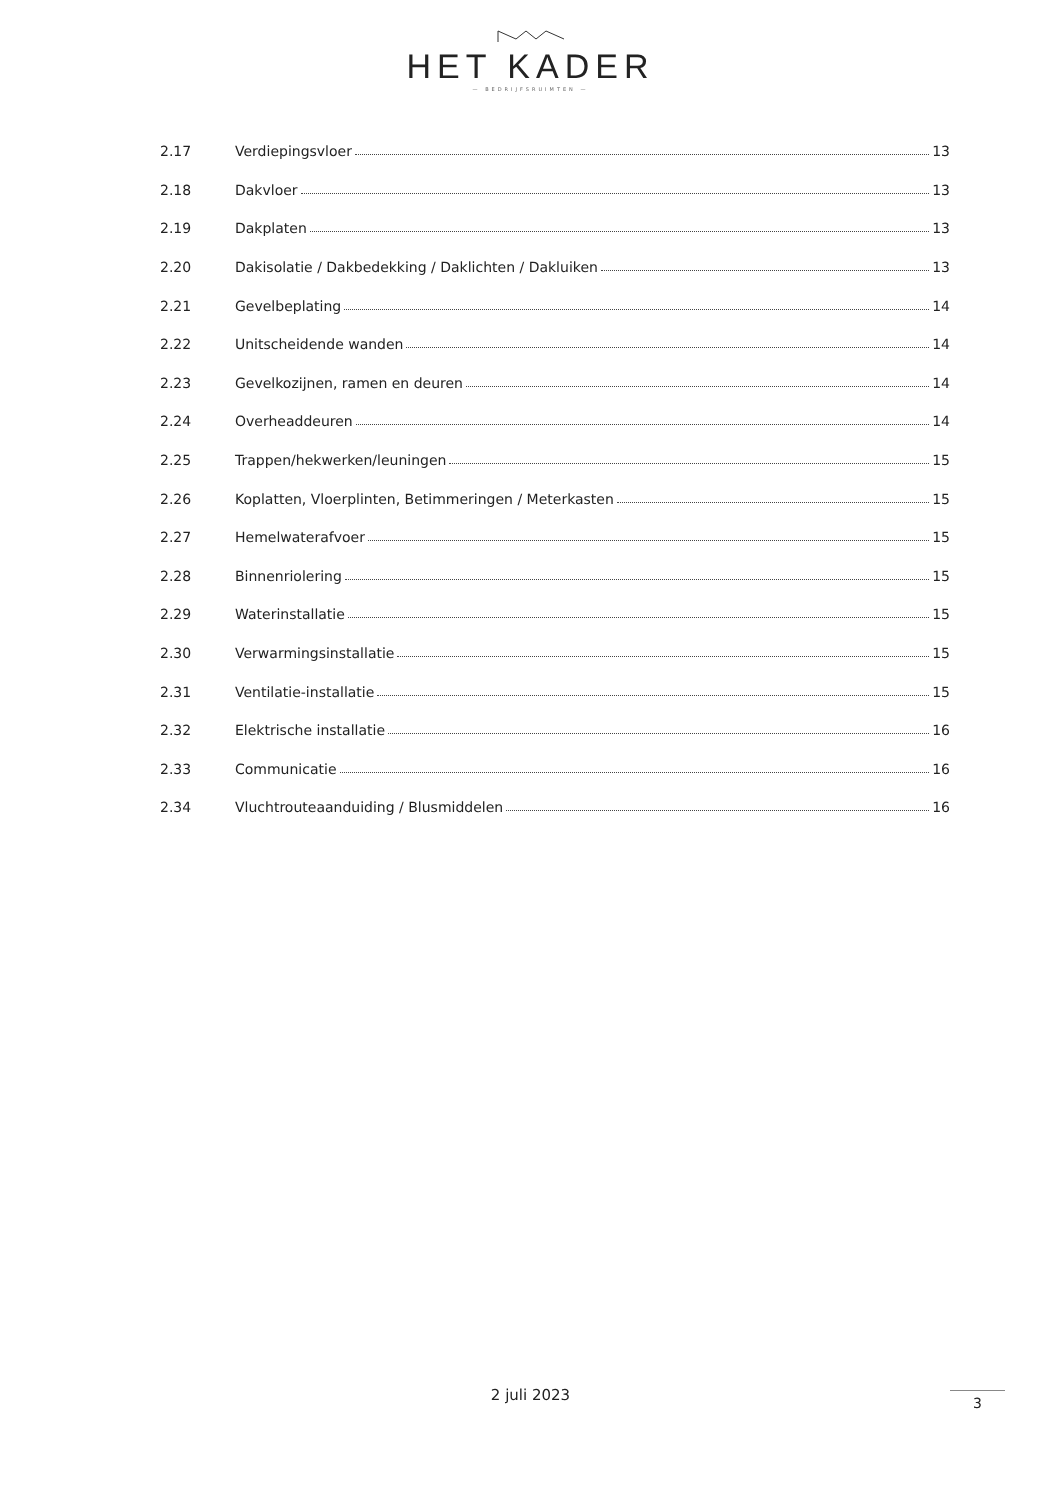HET KADER
— BEDRIJFSRUIMTEN —
2.17 Verdiepingsvloer 13
2.18 Dakvloer 13
2.19 Dakplaten 13
2.20 Dakisolatie / Dakbedekking / Daklichten / Dakluiken 13
2.21 Gevelbeplating 14
2.22 Unitscheidende wanden 14
2.23 Gevelkozijnen, ramen en deuren 14
2.24 Overheaddeuren 14
2.25 Trappen/hekwerken/leuningen 15
2.26 Koplatten, Vloerplinten, Betimmeringen / Meterkasten 15
2.27 Hemelwaterafvoer 15
2.28 Binnenriolering 15
2.29 Waterinstallatie 15
2.30 Verwarmingsinstallatie 15
2.31 Ventilatie-installatie 15
2.32 Elektrische installatie 16
2.33 Communicatie 16
2.34 Vluchtrouteaanduiding / Blusmiddelen 16
2 juli 2023 3